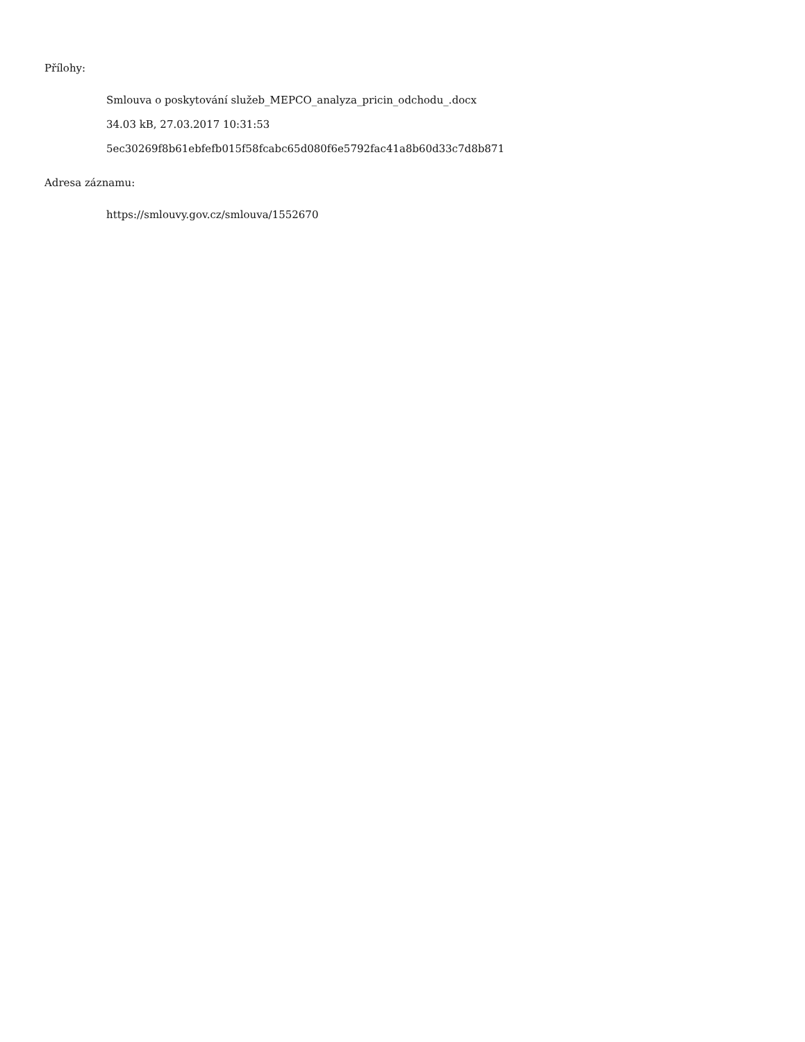Přílohy:
Smlouva o poskytování služeb_MEPCO_analyza_pricin_odchodu_.docx
34.03 kB, 27.03.2017 10:31:53
5ec30269f8b61ebfefb015f58fcabc65d080f6e5792fac41a8b60d33c7d8b871
Adresa záznamu:
https://smlouvy.gov.cz/smlouva/1552670